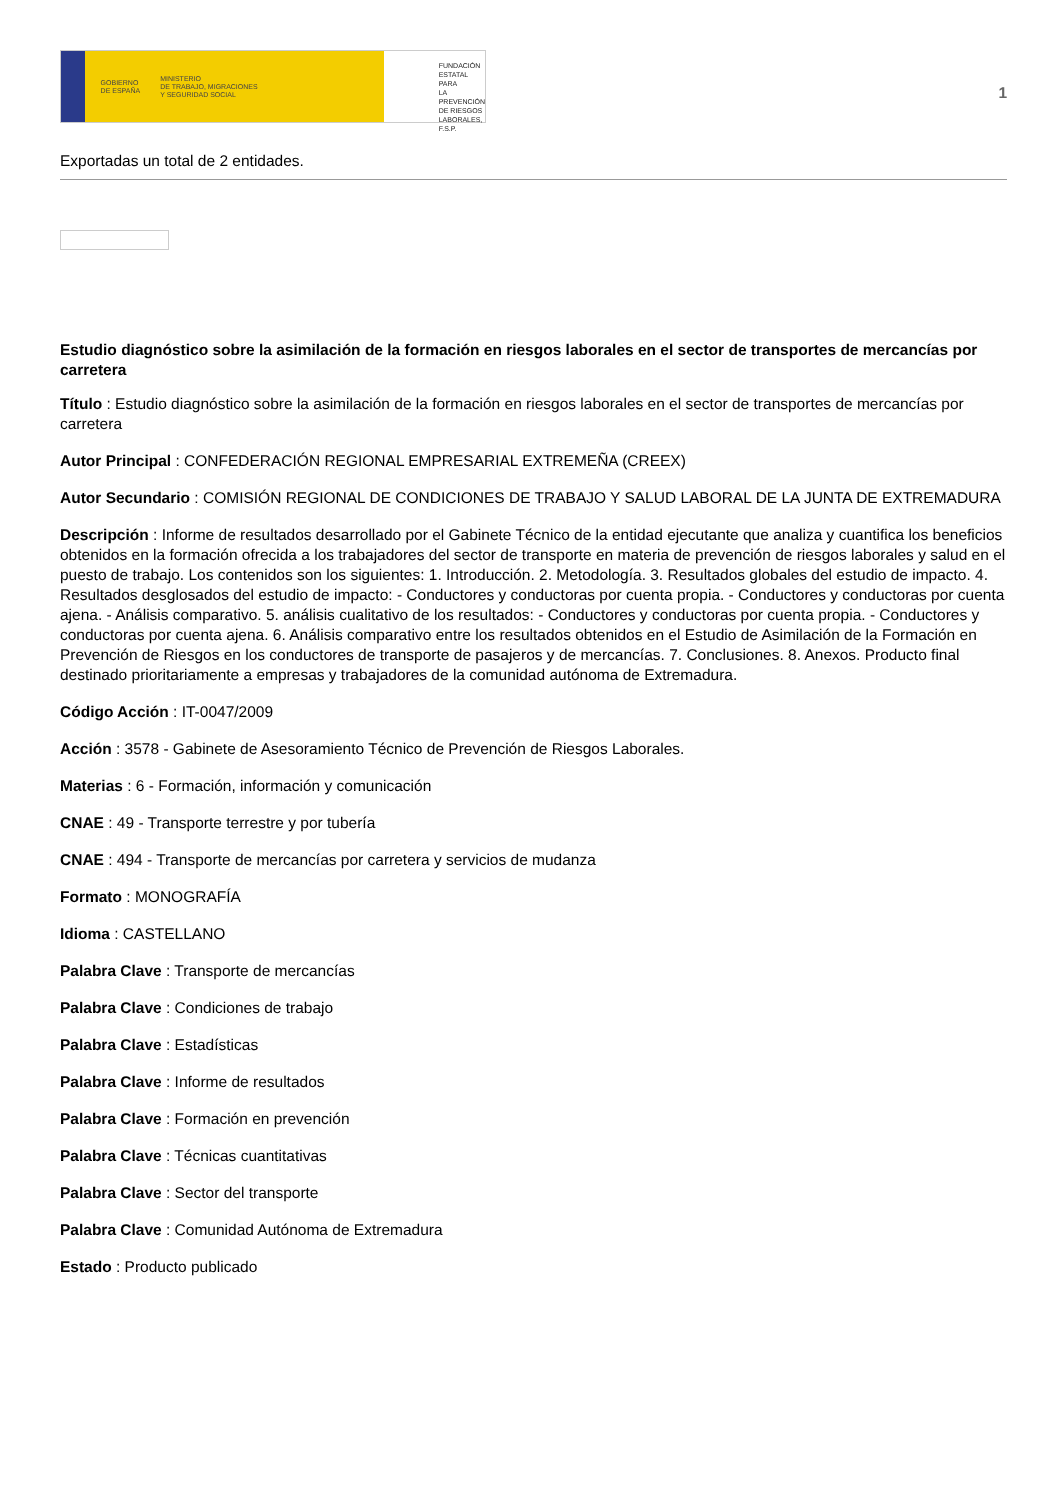GOBIERNO
DE ESPAÑA MINISTERIO
DE TRABAJO, MIGRACIONES
Y SEGURIDAD SOCIAL
FUNDACIÓN
ESTATAL PARA
LA PREVENCIÓN
DE RIESGOS
LABORALES, F.S.P.
1
Exportadas un total de 2 entidades.
Estudio diagnóstico sobre la asimilación de la formación en riesgos laborales en el sector de transportes de mercancías por carretera
Título : Estudio diagnóstico sobre la asimilación de la formación en riesgos laborales en el sector de transportes de mercancías por carretera
Autor Principal : CONFEDERACIÓN REGIONAL EMPRESARIAL EXTREMEÑA (CREEX)
Autor Secundario : COMISIÓN REGIONAL DE CONDICIONES DE TRABAJO Y SALUD LABORAL DE LA JUNTA DE EXTREMADURA
Descripción : Informe de resultados desarrollado por el Gabinete Técnico de la entidad ejecutante que analiza y cuantifica los beneficios obtenidos en la formación ofrecida a los trabajadores del sector de transporte en materia de prevención de riesgos laborales y salud en el puesto de trabajo. Los contenidos son los siguientes: 1. Introducción. 2. Metodología. 3. Resultados globales del estudio de impacto. 4. Resultados desglosados del estudio de impacto: - Conductores y conductoras por cuenta propia. - Conductores y conductoras por cuenta ajena. - Análisis comparativo. 5. análisis cualitativo de los resultados: - Conductores y conductoras por cuenta propia. - Conductores y conductoras por cuenta ajena. 6. Análisis comparativo entre los resultados obtenidos en el Estudio de Asimilación de la Formación en Prevención de Riesgos en los conductores de transporte de pasajeros y de mercancías. 7. Conclusiones. 8. Anexos. Producto final destinado prioritariamente a empresas y trabajadores de la comunidad autónoma de Extremadura.
Código Acción : IT-0047/2009
Acción : 3578 - Gabinete de Asesoramiento Técnico de Prevención de Riesgos Laborales.
Materias : 6 - Formación, información y comunicación
CNAE : 49 - Transporte terrestre y por tubería
CNAE : 494 - Transporte de mercancías por carretera y servicios de mudanza
Formato : MONOGRAFÍA
Idioma : CASTELLANO
Palabra Clave : Transporte de mercancías
Palabra Clave : Condiciones de trabajo
Palabra Clave : Estadísticas
Palabra Clave : Informe de resultados
Palabra Clave : Formación en prevención
Palabra Clave : Técnicas cuantitativas
Palabra Clave : Sector del transporte
Palabra Clave : Comunidad Autónoma de Extremadura
Estado : Producto publicado